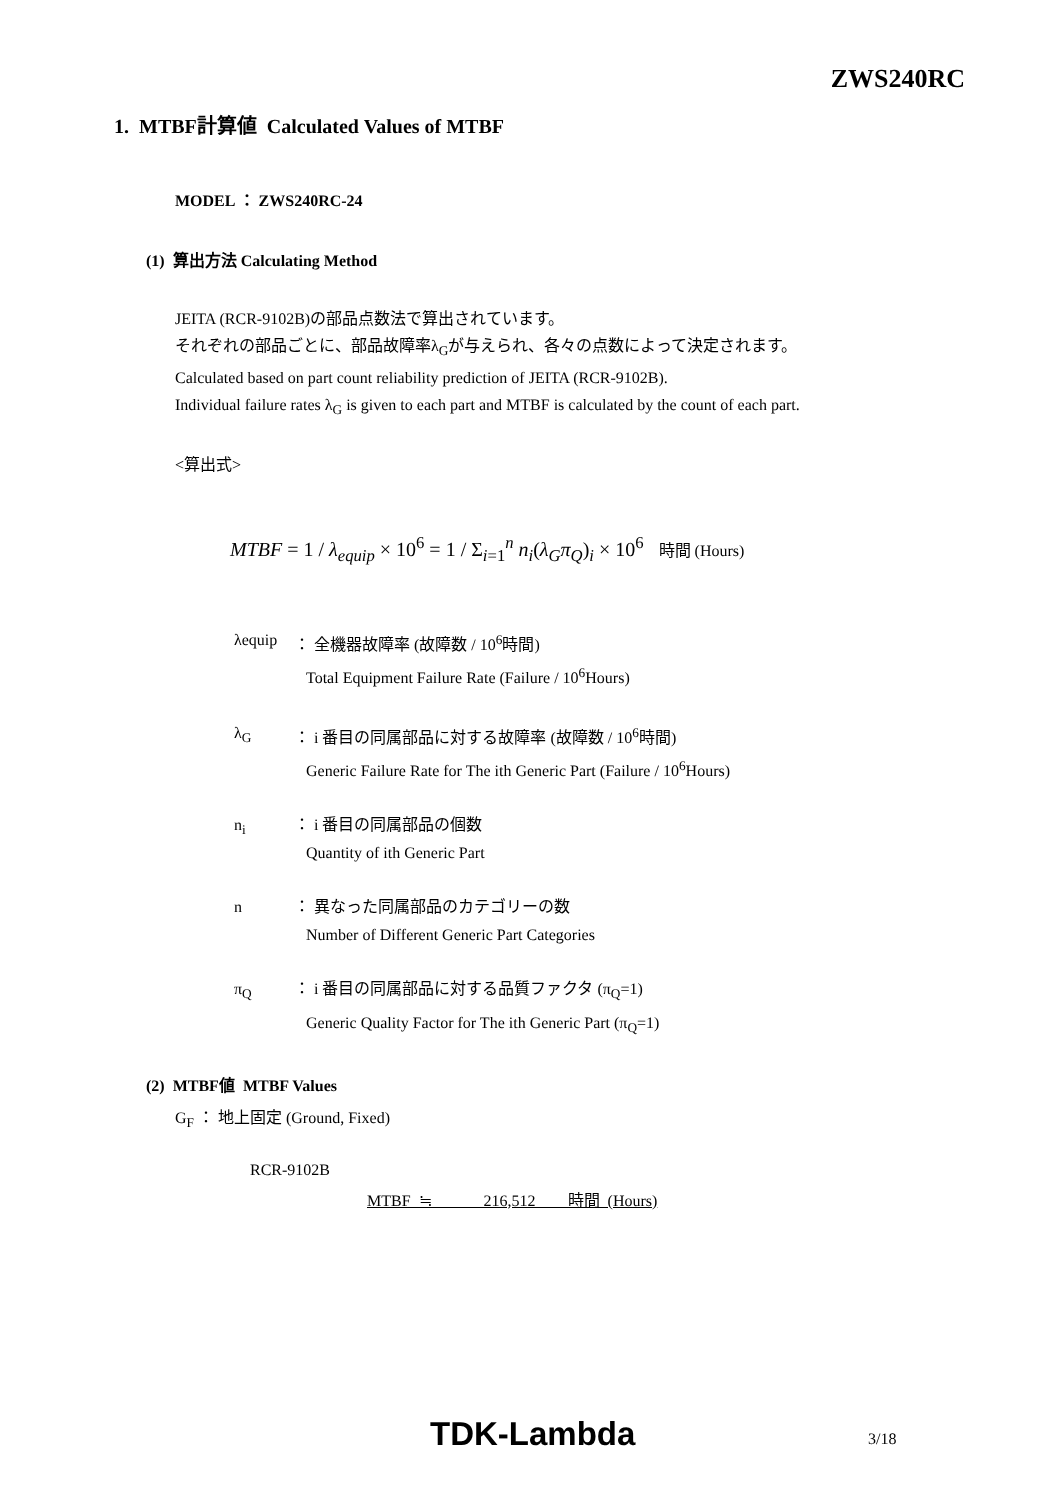ZWS240RC
1. MTBF計算値 Calculated Values of MTBF
MODEL ： ZWS240RC-24
(1) 算出方法 Calculating Method
JEITA (RCR-9102B)の部品点数法で算出されています。
それぞれの部品ごとに、部品故障率λ<sub>G</sub>が与えられ、各々の点数によって決定されます。
Calculated based on part count reliability prediction of JEITA (RCR-9102B).
Individual failure rates λ<sub>G</sub> is given to each part and MTBF is calculated by the count of each part.
<算出式>
MTBF = 1 / λ<sub>equip</sub> × 10<sup>6</sup> = 1 / Σ<sub>i=1</sub><sup>n</sup> n<sub>i</sub>(λ<sub>G</sub>π<sub>Q</sub>)<sub>i</sub> × 10<sup>6</sup> 時間 (Hours)
λequip ： 全機器故障率 (故障数 / 10<sup>6</sup>時間)
Total Equipment Failure Rate (Failure / 10<sup>6</sup>Hours)
λ<sub>G</sub> ： i 番目の同属部品に対する故障率 (故障数 / 10<sup>6</sup>時間)
Generic Failure Rate for The ith Generic Part (Failure / 10<sup>6</sup>Hours)
n<sub>i</sub> ： i 番目の同属部品の個数
Quantity of ith Generic Part
n ： 異なった同属部品のカテゴリーの数
Number of Different Generic Part Categories
π<sub>Q</sub> ： i 番目の同属部品に対する品質ファクタ (π<sub>Q</sub>=1)
Generic Quality Factor for The ith Generic Part (π<sub>Q</sub>=1)
(2) MTBF値 MTBF Values
G<sub>F</sub> ： 地上固定 (Ground, Fixed)
RCR-9102B
MTBF ≒ 216,512 時間 (Hours)
TDK-Lambda 3/18